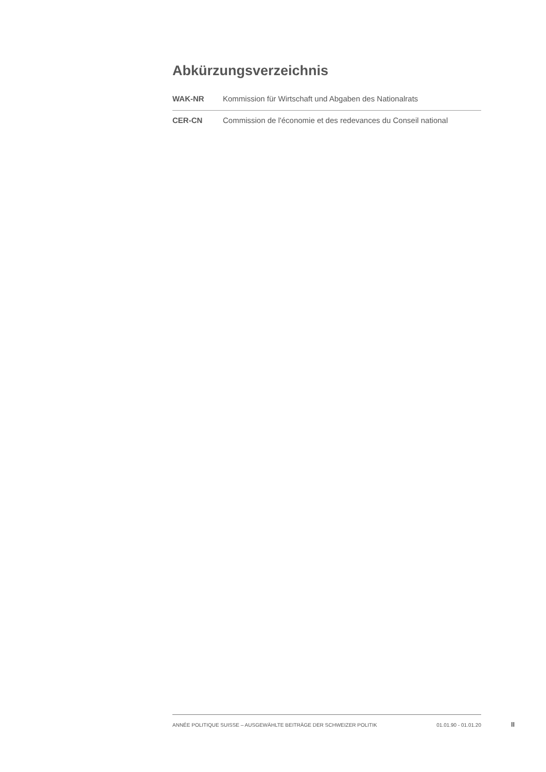Abkürzungsverzeichnis
| WAK-NR | Kommission für Wirtschaft und Abgaben des Nationalrats |
| CER-CN | Commission de l'économie et des redevances du Conseil national |
ANNÉE POLITIQUE SUISSE – AUSGEWÄHLTE BEITRÄGE DER SCHWEIZER POLITIK 01.01.90 - 01.01.20
II